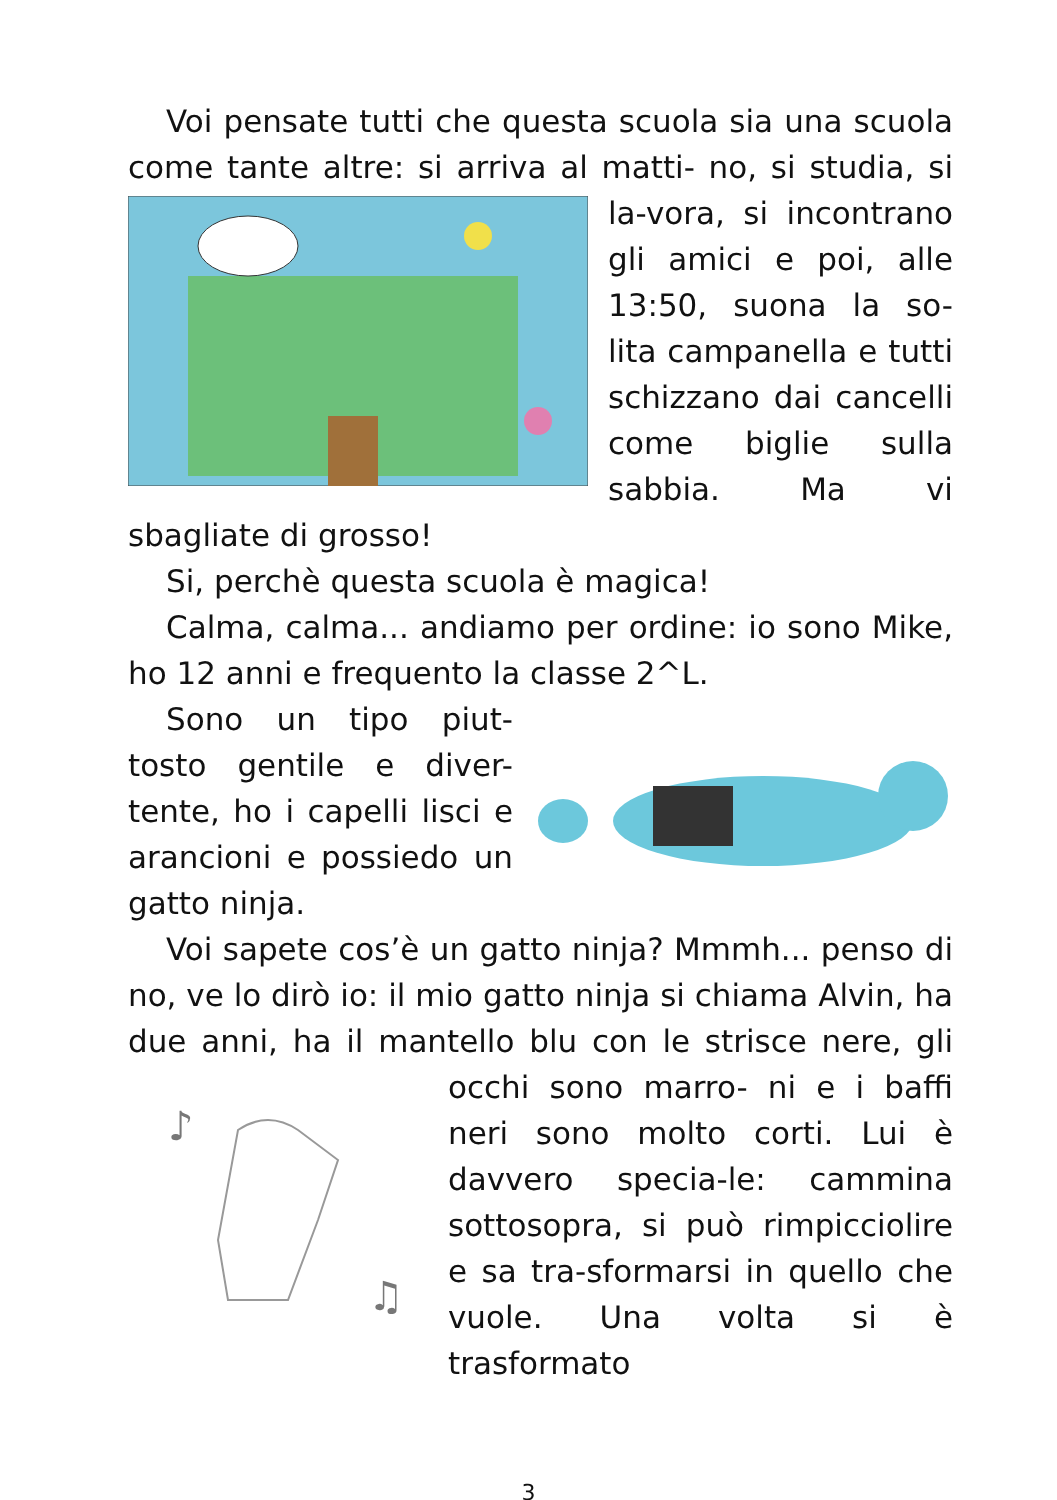Voi pensate tutti che questa scuola sia una scuola come tante altre: si arriva al matti- no, si studia, si la-vora, si incontrano gli amici e poi, alle 13:50, suona la so-lita campanella e tutti schizzano dai cancelli come biglie sulla sabbia. Ma vi sbagliate di grosso!
Si, perchè questa scuola è magica!
Calma, calma... andiamo per ordine: io sono Mike, ho 12 anni e frequento la classe 2^L.
Sono un tipo piut-tosto gentile e diver-tente, ho i capelli lisci e arancioni e possiedo un gatto ninja.
Voi sapete cos’è un gatto ninja? Mmmh... penso di no, ve lo dirò io: il mio gatto ninja si chiama Alvin, ha due anni, ha il mantello blu con le strisce nere, gli occhi sono marro-
♪
♫
ni e i baffi neri sono molto corti. Lui è davvero specia-le: cammina sottosopra, si può rimpicciolire e sa tra-sformarsi in quello che vuole. Una volta si è trasformato
3